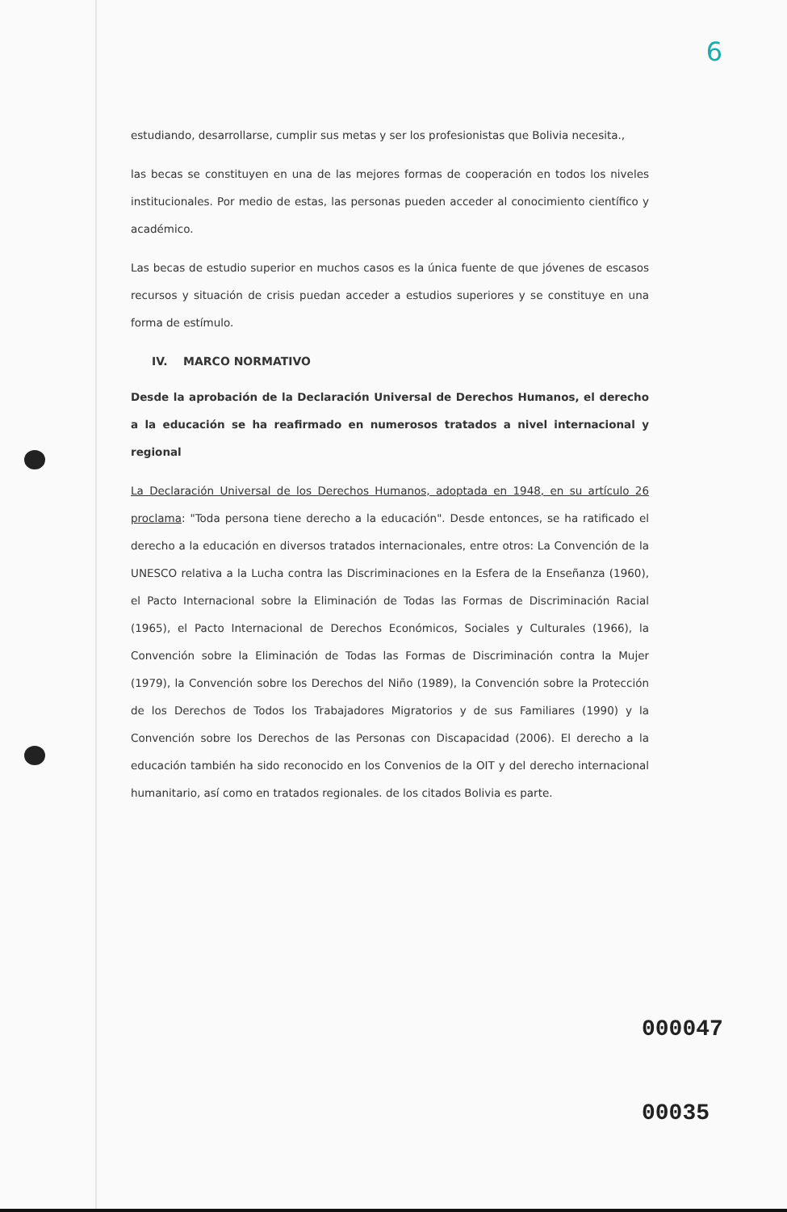6
estudiando, desarrollarse, cumplir sus metas y ser los profesionistas que Bolivia necesita.,
las becas se constituyen en una de las mejores formas de cooperación en todos los niveles institucionales. Por medio de estas, las personas pueden acceder al conocimiento científico y académico.
Las becas de estudio superior en muchos casos es la única fuente de que jóvenes de escasos recursos y situación de crisis puedan acceder a estudios superiores y se constituye en una forma de estímulo.
IV. MARCO NORMATIVO
Desde la aprobación de la Declaración Universal de Derechos Humanos, el derecho a la educación se ha reafirmado en numerosos tratados a nivel internacional y regional
La Declaración Universal de los Derechos Humanos, adoptada en 1948, en su artículo 26 proclama: "Toda persona tiene derecho a la educación". Desde entonces, se ha ratificado el derecho a la educación en diversos tratados internacionales, entre otros: La Convención de la UNESCO relativa a la Lucha contra las Discriminaciones en la Esfera de la Enseñanza (1960), el Pacto Internacional sobre la Eliminación de Todas las Formas de Discriminación Racial (1965), el Pacto Internacional de Derechos Económicos, Sociales y Culturales (1966), la Convención sobre la Eliminación de Todas las Formas de Discriminación contra la Mujer (1979), la Convención sobre los Derechos del Niño (1989), la Convención sobre la Protección de los Derechos de Todos los Trabajadores Migratorios y de sus Familiares (1990) y la Convención sobre los Derechos de las Personas con Discapacidad (2006). El derecho a la educación también ha sido reconocido en los Convenios de la OIT y del derecho internacional humanitario, así como en tratados regionales. de los citados Bolivia es parte.
000047
00035